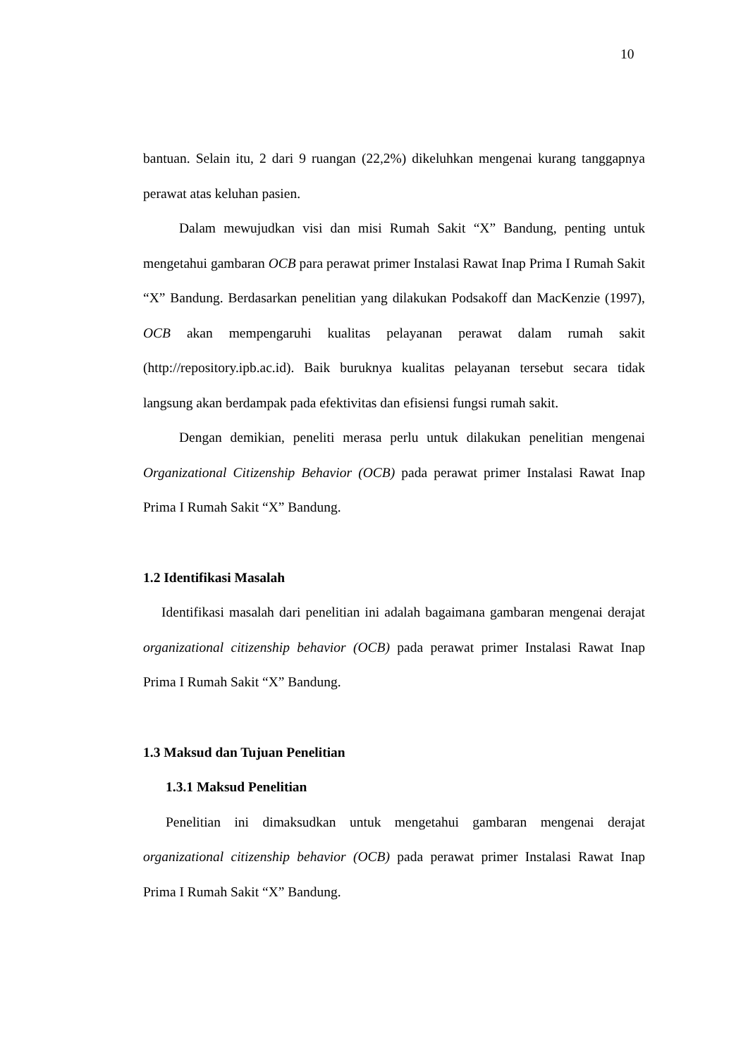10
bantuan. Selain itu, 2 dari 9 ruangan (22,2%) dikeluhkan mengenai kurang tanggapnya perawat atas keluhan pasien.
Dalam mewujudkan visi dan misi Rumah Sakit “X” Bandung, penting untuk mengetahui gambaran OCB para perawat primer Instalasi Rawat Inap Prima I Rumah Sakit “X” Bandung. Berdasarkan penelitian yang dilakukan Podsakoff dan MacKenzie (1997), OCB akan mempengaruhi kualitas pelayanan perawat dalam rumah sakit (http://repository.ipb.ac.id). Baik buruknya kualitas pelayanan tersebut secara tidak langsung akan berdampak pada efektivitas dan efisiensi fungsi rumah sakit.
Dengan demikian, peneliti merasa perlu untuk dilakukan penelitian mengenai Organizational Citizenship Behavior (OCB) pada perawat primer Instalasi Rawat Inap Prima I Rumah Sakit “X” Bandung.
1.2 Identifikasi Masalah
Identifikasi masalah dari penelitian ini adalah bagaimana gambaran mengenai derajat organizational citizenship behavior (OCB) pada perawat primer Instalasi Rawat Inap Prima I Rumah Sakit “X” Bandung.
1.3 Maksud dan Tujuan Penelitian
1.3.1 Maksud Penelitian
Penelitian ini dimaksudkan untuk mengetahui gambaran mengenai derajat organizational citizenship behavior (OCB) pada perawat primer Instalasi Rawat Inap Prima I Rumah Sakit “X” Bandung.